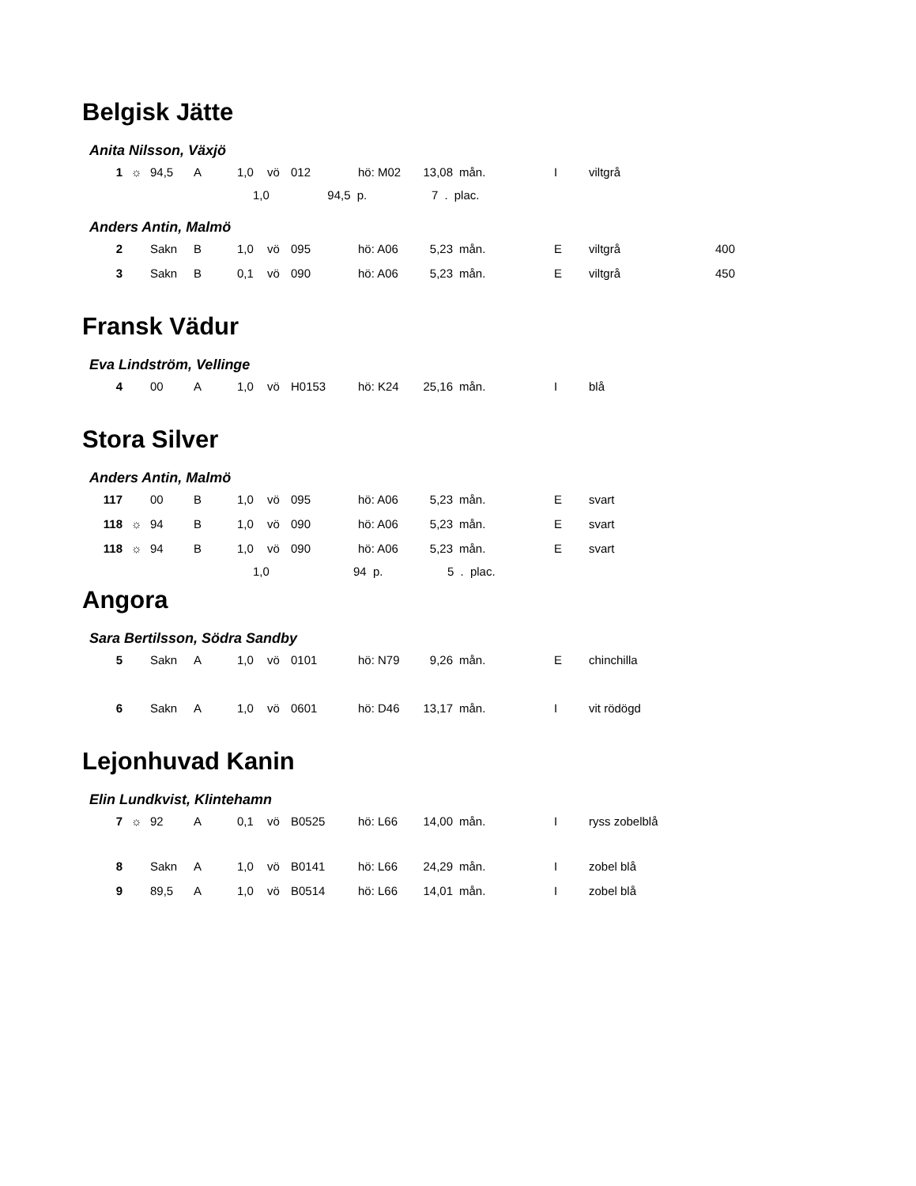Belgisk Jätte
Anita Nilsson, Växjö
| 1 | ☼ | 94,5 | A | 1,0 | vö | 012 | hö: M02 | 13,08 | mån. | I | viltgrå | |
1,0 94,5 p. 7 . plac.
Anders Antin, Malmö
| 2 | | Sakn | B | 1,0 | vö | 095 | hö: A06 | 5,23 | mån. | E | viltgrå | 400 |
| 3 | | Sakn | B | 0,1 | vö | 090 | hö: A06 | 5,23 | mån. | E | viltgrå | 450 |
Fransk Vädur
Eva Lindström, Vellinge
| 4 | | 00 | A | 1,0 | vö | H0153 | hö: K24 | 25,16 | mån. | I | blå | |
Stora Silver
Anders Antin, Malmö
| 117 | | 00 | B | 1,0 | vö | 095 | hö: A06 | 5,23 | mån. | E | svart | |
| 118 | ☼ | 94 | B | 1,0 | vö | 090 | hö: A06 | 5,23 | mån. | E | svart | |
| 118 | ☼ | 94 | B | 1,0 | vö | 090 | hö: A06 | 5,23 | mån. | E | svart | |
1,0 94 p. 5 . plac.
Angora
Sara Bertilsson, Södra Sandby
| 5 | | Sakn | A | 1,0 | vö | 0101 | hö: N79 | 9,26 | mån. | E | chinchilla | |
| 6 | | Sakn | A | 1,0 | vö | 0601 | hö: D46 | 13,17 | mån. | I | vit rödögd | |
Lejonhuvad Kanin
Elin Lundkvist, Klintehamn
| 7 | ☼ | 92 | A | 0,1 | vö | B0525 | hö: L66 | 14,00 | mån. | I | ryss zobelblå | |
| 8 | | Sakn | A | 1,0 | vö | B0141 | hö: L66 | 24,29 | mån. | I | zobel blå | |
| 9 | | 89,5 | A | 1,0 | vö | B0514 | hö: L66 | 14,01 | mån. | I | zobel blå | |